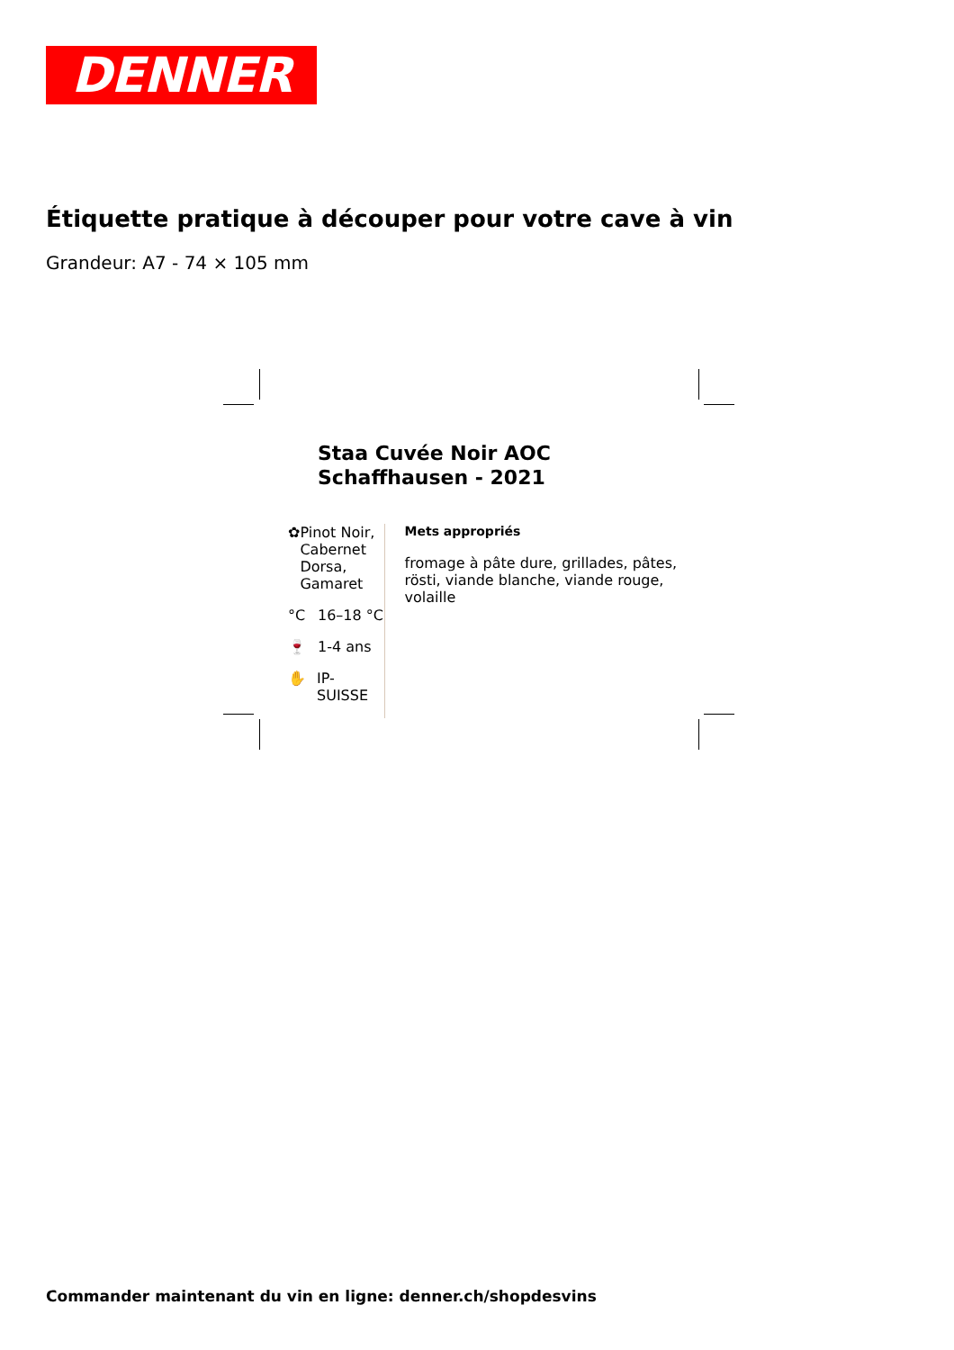DENNER
Étiquette pratique à découper pour votre cave à vin
Grandeur: A7 - 74 × 105 mm
Staa Cuvée Noir AOC
Schaffhausen - 2021
✿ Pinot Noir, Cabernet Dorsa, Gamaret
°C 16–18 °C
🍷 1-4 ans
✋ IP-SUISSE
Mets appropriés
fromage à pâte dure, grillades, pâtes, rösti, viande blanche, viande rouge, volaille
Commander maintenant du vin en ligne: denner.ch/shopdesvins